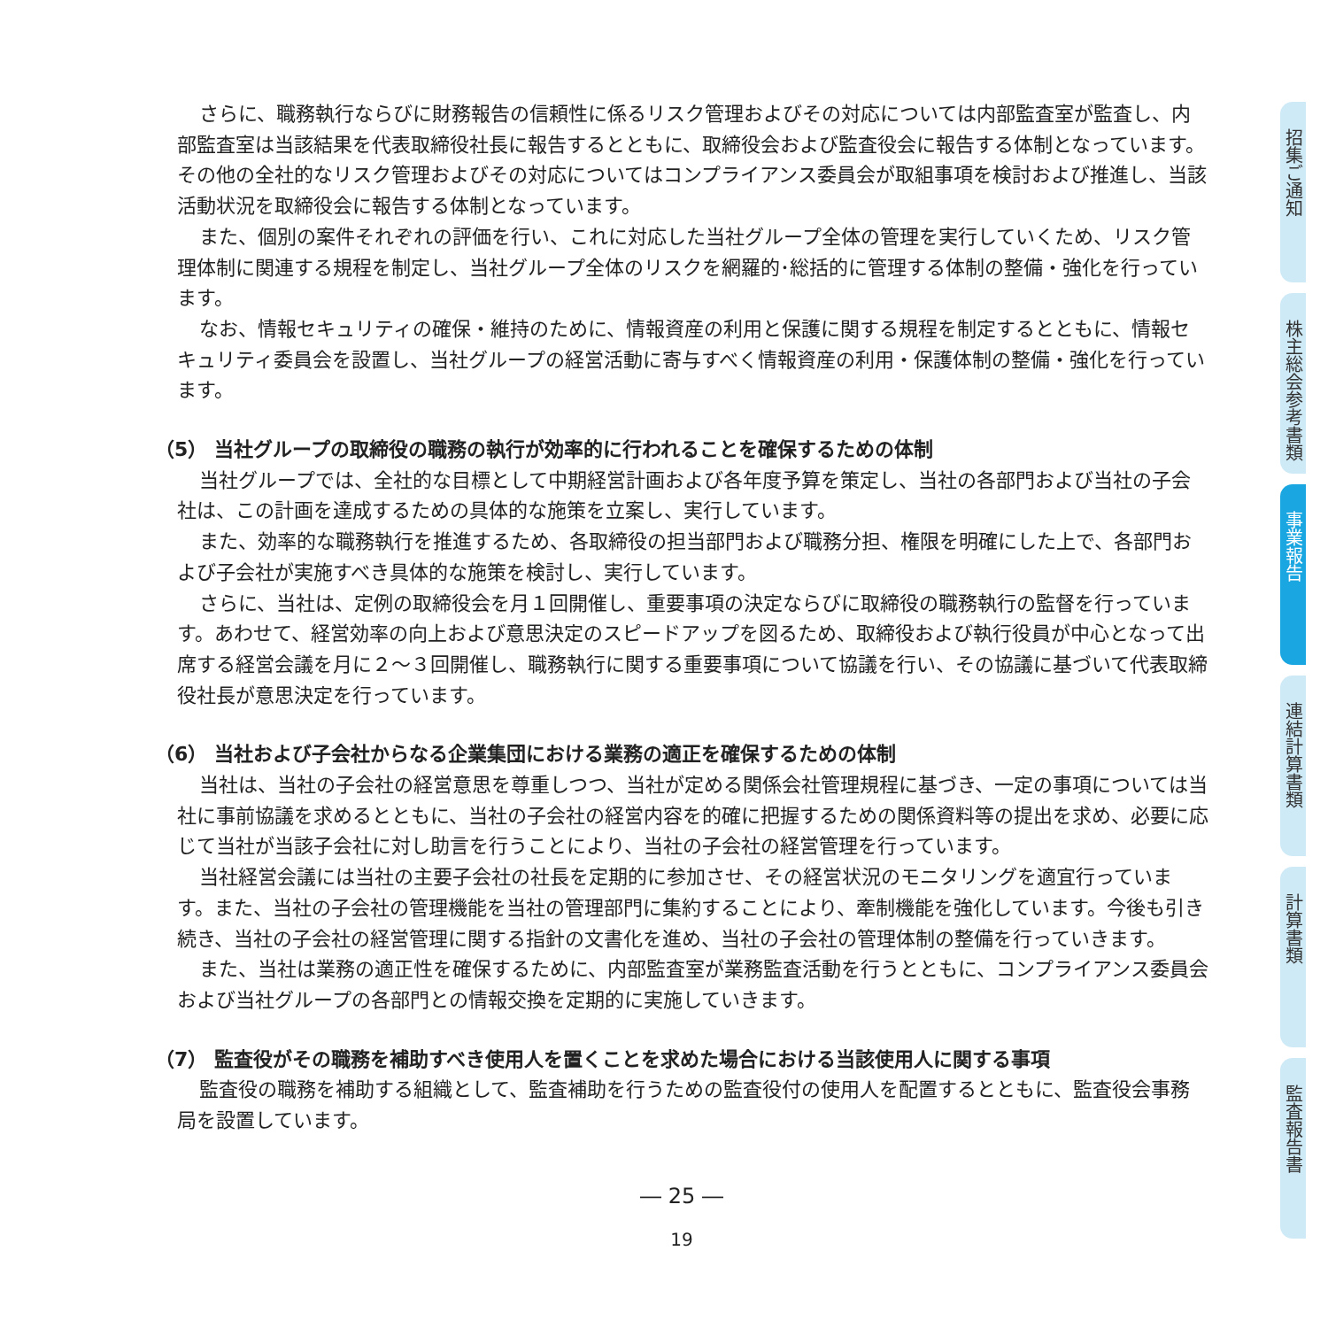さらに、職務執行ならびに財務報告の信頼性に係るリスク管理およびその対応については内部監査室が監査し、内部監査室は当該結果を代表取締役社長に報告するとともに、取締役会および監査役会に報告する体制となっています。その他の全社的なリスク管理およびその対応についてはコンプライアンス委員会が取組事項を検討および推進し、当該活動状況を取締役会に報告する体制となっています。
また、個別の案件それぞれの評価を行い、これに対応した当社グループ全体の管理を実行していくため、リスク管理体制に関連する規程を制定し、当社グループ全体のリスクを網羅的･総括的に管理する体制の整備・強化を行っています。
なお、情報セキュリティの確保・維持のために、情報資産の利用と保護に関する規程を制定するとともに、情報セキュリティ委員会を設置し、当社グループの経営活動に寄与すべく情報資産の利用・保護体制の整備・強化を行っています。
（5） 当社グループの取締役の職務の執行が効率的に行われることを確保するための体制
当社グループでは、全社的な目標として中期経営計画および各年度予算を策定し、当社の各部門および当社の子会社は、この計画を達成するための具体的な施策を立案し、実行しています。
また、効率的な職務執行を推進するため、各取締役の担当部門および職務分担、権限を明確にした上で、各部門および子会社が実施すべき具体的な施策を検討し、実行しています。
さらに、当社は、定例の取締役会を月１回開催し、重要事項の決定ならびに取締役の職務執行の監督を行っています。あわせて、経営効率の向上および意思決定のスピードアップを図るため、取締役および執行役員が中心となって出席する経営会議を月に２～３回開催し、職務執行に関する重要事項について協議を行い、その協議に基づいて代表取締役社長が意思決定を行っています。
（6） 当社および子会社からなる企業集団における業務の適正を確保するための体制
当社は、当社の子会社の経営意思を尊重しつつ、当社が定める関係会社管理規程に基づき、一定の事項については当社に事前協議を求めるとともに、当社の子会社の経営内容を的確に把握するための関係資料等の提出を求め、必要に応じて当社が当該子会社に対し助言を行うことにより、当社の子会社の経営管理を行っています。
当社経営会議には当社の主要子会社の社長を定期的に参加させ、その経営状況のモニタリングを適宜行っています。また、当社の子会社の管理機能を当社の管理部門に集約することにより、牽制機能を強化しています。今後も引き続き、当社の子会社の経営管理に関する指針の文書化を進め、当社の子会社の管理体制の整備を行っていきます。
また、当社は業務の適正性を確保するために、内部監査室が業務監査活動を行うとともに、コンプライアンス委員会および当社グループの各部門との情報交換を定期的に実施していきます。
（7） 監査役がその職務を補助すべき使用人を置くことを求めた場合における当該使用人に関する事項
監査役の職務を補助する組織として、監査補助を行うための監査役付の使用人を配置するとともに、監査役会事務局を設置しています。
― 25 ―
19
招集ご通知
株主総会参考書類
事業報告
連結計算書類
計算書類
監査報告書